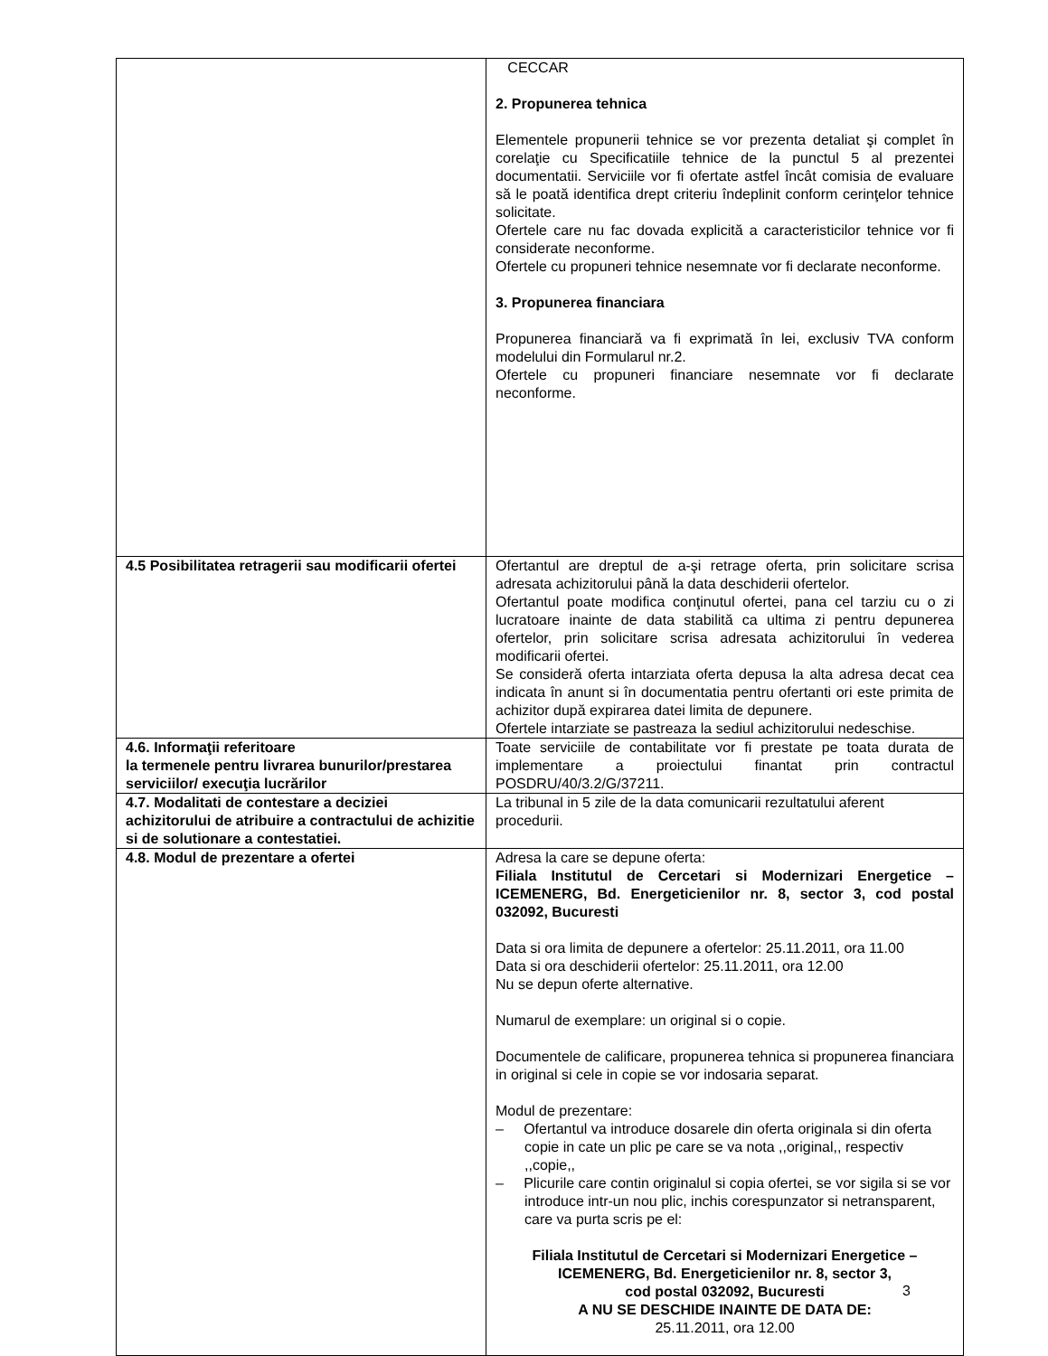| | CECCAR 2. Propunerea tehnica Elementele propunerii tehnice se vor prezenta detaliat şi complet în corelaţie cu Specificatiile tehnice de la punctul 5 al prezentei documentatii. Serviciile vor fi ofertate astfel încât comisia de evaluare să le poată identifica drept criteriu îndeplinit conform cerinţelor tehnice solicitate. Ofertele care nu fac dovada explicită a caracteristicilor tehnice vor fi considerate neconforme. Ofertele cu propuneri tehnice nesemnate vor fi declarate neconforme. 3. Propunerea financiara Propunerea financiară va fi exprimată în lei, exclusiv TVA conform modelului din Formularul nr.2. Ofertele cu propuneri financiare nesemnate vor fi declarate neconforme. |
| 4.5 Posibilitatea retragerii sau modificarii ofertei | Ofertantul are dreptul de a-şi retrage oferta, prin solicitare scrisa adresata achizitorului până la data deschiderii ofertelor. Ofertantul poate modifica conţinutul ofertei, pana cel tarziu cu o zi lucratoare inainte de data stabilită ca ultima zi pentru depunerea ofertelor, prin solicitare scrisa adresata achizitorului în vederea modificarii ofertei. Se consideră oferta intarziata oferta depusa la alta adresa decat cea indicata în anunt si în documentatia pentru ofertanti ori este primita de achizitor după expirarea datei limita de depunere. Ofertele intarziate se pastreaza la sediul achizitorului nedeschise. |
| 4.6. Informaţii referitoare la termenele pentru livrarea bunurilor/prestarea serviciilor/ execuţia lucrărilor | Toate serviciile de contabilitate vor fi prestate pe toata durata de implementare a proiectului finantat prin contractul POSDRU/40/3.2/G/37211. |
| 4.7. Modalitati de contestare a deciziei achizitorului de atribuire a contractului de achizitie si de solutionare a contestatiei. | La tribunal in 5 zile de la data comunicarii rezultatului aferent procedurii. |
| 4.8. Modul de prezentare a ofertei | Adresa la care se depune oferta: Filiala Institutul de Cercetari si Modernizari Energetice – ICEMENERG, Bd. Energeticienilor nr. 8, sector 3, cod postal 032092, Bucuresti Data si ora limita de depunere a ofertelor: 25.11.2011, ora 11.00 Data si ora deschiderii ofertelor: 25.11.2011, ora 12.00 Nu se depun oferte alternative. Numarul de exemplare: un original si o copie. Documentele de calificare, propunerea tehnica si propunerea financiara in original si cele in copie se vor indosaria separat. Modul de prezentare: – Ofertantul va introduce dosarele din oferta originala si din oferta copie in cate un plic pe care se va nota ,,original,, respectiv ,,copie,, – Plicurile care contin originalul si copia ofertei, se vor sigila si se vor introduce intr-un nou plic, inchis corespunzator si netransparent, care va purta scris pe el: Filiala Institutul de Cercetari si Modernizari Energetice – ICEMENERG, Bd. Energeticienilor nr. 8, sector 3, cod postal 032092, Bucuresti A NU SE DESCHIDE INAINTE DE DATA DE: 25.11.2011, ora 12.00 |
3